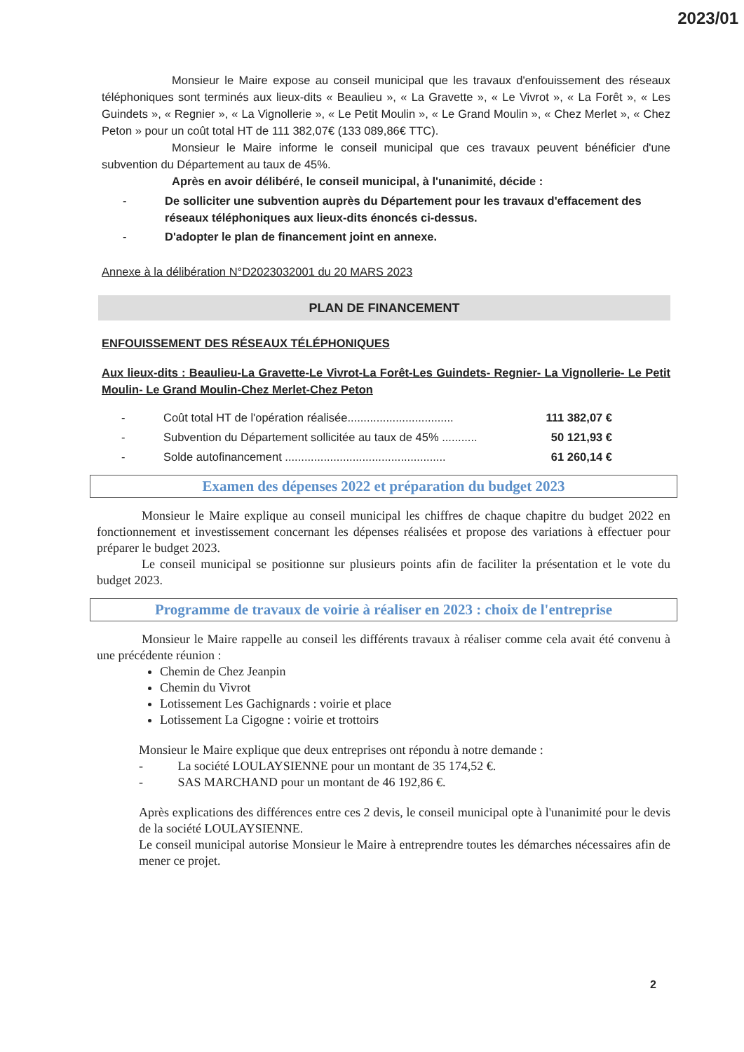2023/01
Monsieur le Maire expose au conseil municipal que les travaux d'enfouissement des réseaux téléphoniques sont terminés aux lieux-dits « Beaulieu », « La Gravette », « Le Vivrot », « La Forêt », « Les Guindets », « Regnier », « La Vignollerie », « Le Petit Moulin », « Le Grand Moulin », « Chez Merlet », « Chez Peton » pour un coût total HT de 111 382,07€ (133 089,86€ TTC).
Monsieur le Maire informe le conseil municipal que ces travaux peuvent bénéficier d'une subvention du Département au taux de 45%.
Après en avoir délibéré, le conseil municipal, à l'unanimité, décide :
- De solliciter une subvention auprès du Département pour les travaux d'effacement des réseaux téléphoniques aux lieux-dits énoncés ci-dessus.
- D'adopter le plan de financement joint en annexe.
Annexe à la délibération N°D2023032001 du 20 MARS 2023
PLAN DE FINANCEMENT
ENFOUISSEMENT DES RÉSEAUX TÉLÉPHONIQUES
Aux lieux-dits : Beaulieu-La Gravette-Le Vivrot-La Forêt-Les Guindets- Regnier- La Vignollerie- Le Petit Moulin- Le Grand Moulin-Chez Merlet-Chez Peton
- Coût total HT de l'opération réalisée................................. 111 382,07 €
- Subvention du Département sollicitée au taux de 45% ........... 50 121,93 €
- Solde autofinancement .................................................. 61 260,14 €
Examen des dépenses 2022 et préparation du budget 2023
Monsieur le Maire explique au conseil municipal les chiffres de chaque chapitre du budget 2022 en fonctionnement et investissement concernant les dépenses réalisées et propose des variations à effectuer pour préparer le budget 2023.
Le conseil municipal se positionne sur plusieurs points afin de faciliter la présentation et le vote du budget 2023.
Programme de travaux de voirie à réaliser en 2023 : choix de l'entreprise
Monsieur le Maire rappelle au conseil les différents travaux à réaliser comme cela avait été convenu à une précédente réunion :
Chemin de Chez Jeanpin
Chemin du Vivrot
Lotissement Les Gachignards : voirie et place
Lotissement La Cigogne : voirie et trottoirs
Monsieur le Maire explique que deux entreprises ont répondu à notre demande :
- La société LOULAYSIENNE pour un montant de 35 174,52 €.
- SAS MARCHAND pour un montant de 46 192,86 €.
Après explications des différences entre ces 2 devis, le conseil municipal opte à l'unanimité pour le devis de la société LOULAYSIENNE.
Le conseil municipal autorise Monsieur le Maire à entreprendre toutes les démarches nécessaires afin de mener ce projet.
2